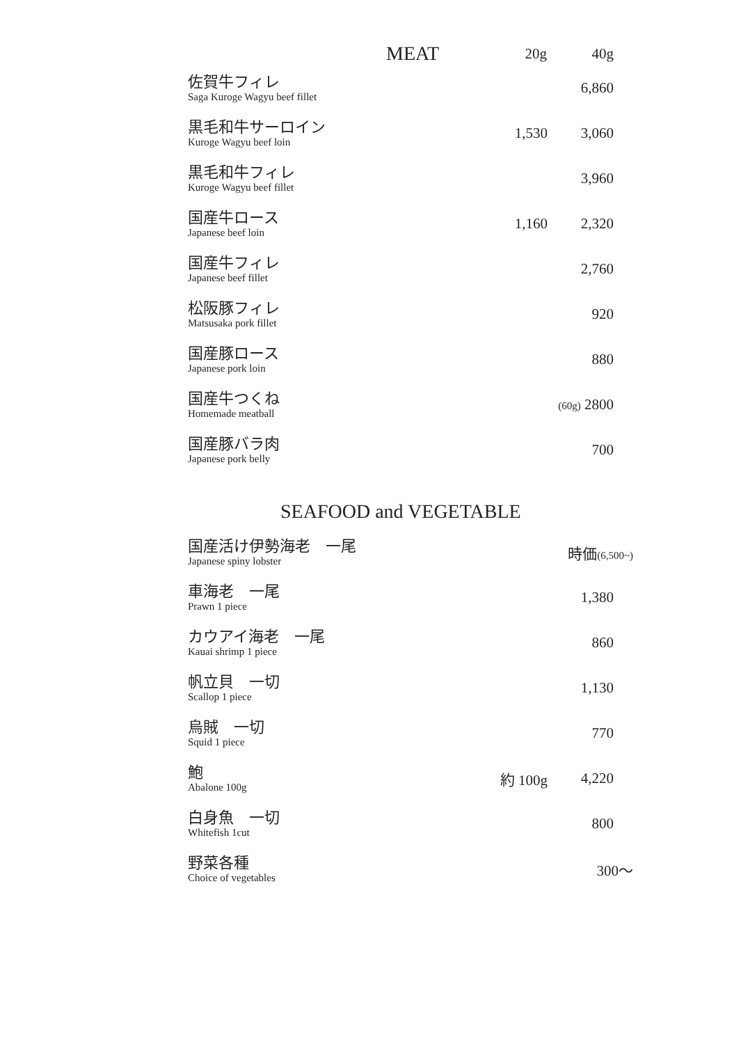| MEAT | 20g | 40g |
| --- | --- | --- |
| 佐賀牛フィレ Saga Kuroge Wagyu beef fillet | | 6,860 |
| 黒毛和牛サーロイン Kuroge Wagyu beef loin | 1,530 | 3,060 |
| 黒毛和牛フィレ Kuroge Wagyu beef fillet | | 3,960 |
| 国産牛ロース Japanese beef loin | 1,160 | 2,320 |
| 国産牛フィレ Japanese beef fillet | | 2,760 |
| 松阪豚フィレ Matsusaka pork fillet | | 920 |
| 国産豚ロース Japanese pork loin | | 880 |
| 国産牛つくね Homemade meatball | | (60g) 2800 |
| 国産豚バラ肉 Japanese pork belly | | 700 |
SEAFOOD and VEGETABLE
| 国産活け伊勢海老 一尾 Japanese spiny lobster | 時価 (6,500~) | |
| 車海老 一尾 Prawn 1 piece | | 1,380 |
| カウアイ海老 一尾 Kauai shrimp 1 piece | | 860 |
| 帆立貝 一切 Scallop 1 piece | | 1,130 |
| 烏賊 一切 Squid 1 piece | | 770 |
| 鮑 Abalone 100g | 約 100g | 4,220 |
| 白身魚 一切 Whitefish 1cut | | 800 |
| 野菜各種 Choice of vegetables | | 300〜 |